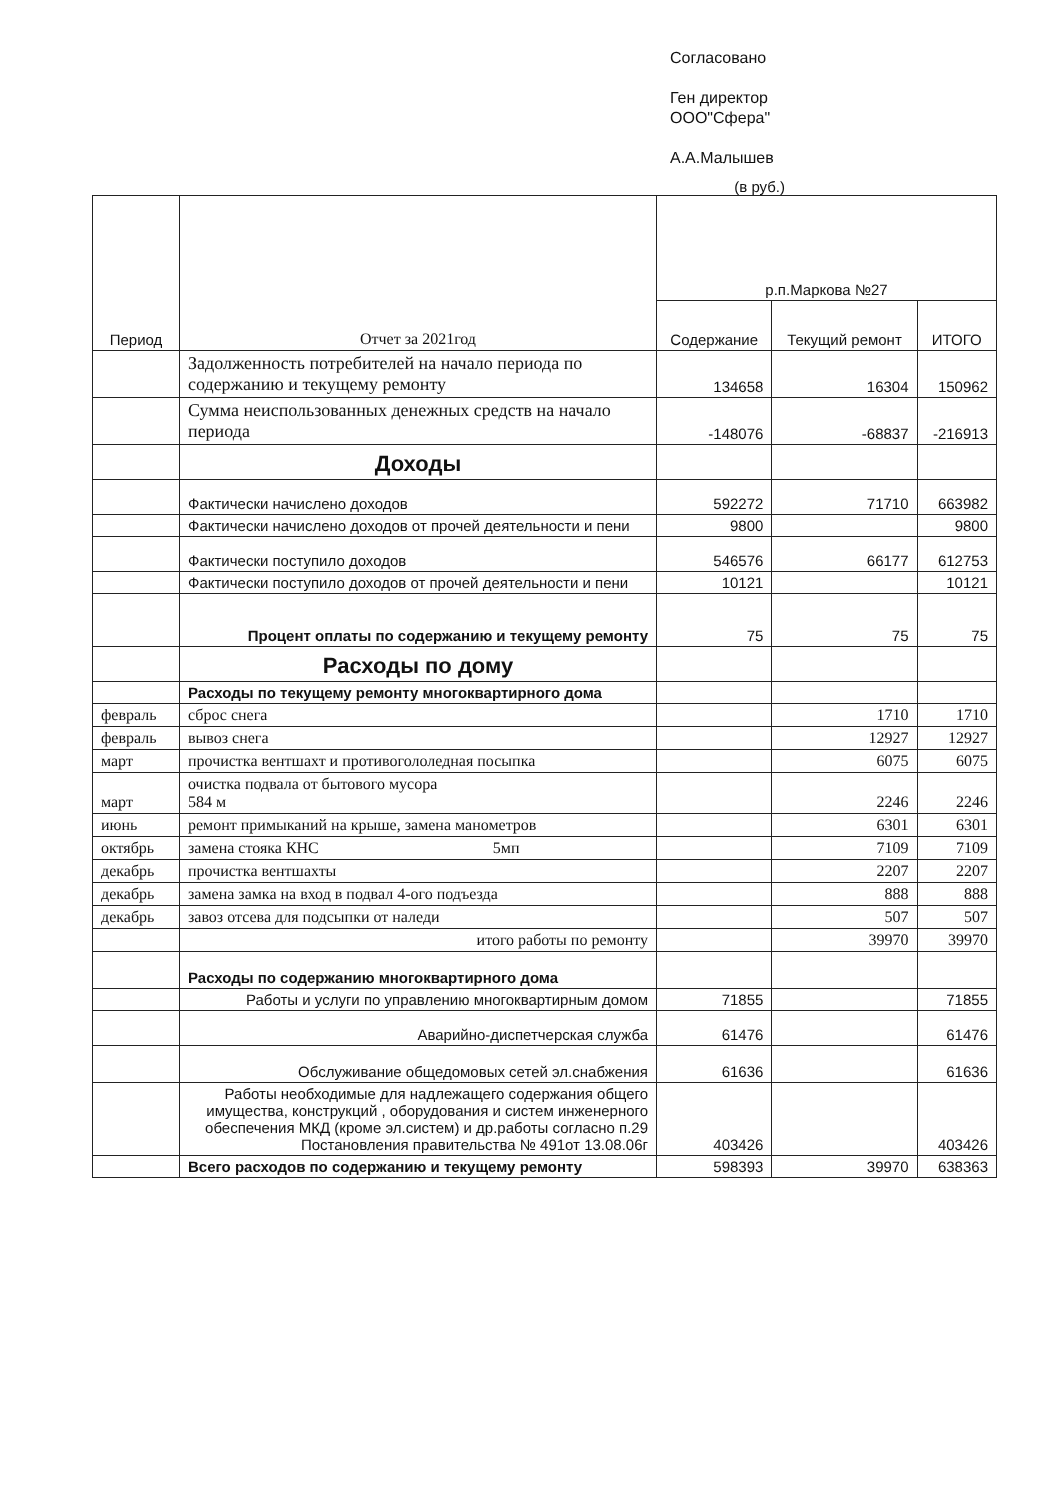Согласовано
Ген директор
ООО"Сфера"
А.А.Малышев
(в руб.)
| Период | Отчет за 2021год | р.п.Маркова №27 | | |
| --- | --- | --- | --- | --- |
| | | Содержание | Текущий ремонт | ИТОГО |
| | Задолженность потребителей на начало периода по содержанию и текущему ремонту | 134658 | 16304 | 150962 |
| | Сумма неиспользованных денежных средств на начало периода | -148076 | -68837 | -216913 |
| | Доходы | | | |
| | Фактически начислено доходов | 592272 | 71710 | 663982 |
| | Фактически начислено доходов от прочей деятельности и пени | 9800 | | 9800 |
| | Фактически поступило доходов | 546576 | 66177 | 612753 |
| | Фактически поступило доходов от прочей деятельности и пени | 10121 | | 10121 |
| | Процент оплаты по содержанию и текущему ремонту | 75 | 75 | 75 |
| | Расходы по дому | | | |
| | Расходы по текущему ремонту многоквартирного дома | | | |
| февраль | сброс снега | | 1710 | 1710 |
| февраль | вывоз снега | | 12927 | 12927 |
| март | прочистка вентшахт и противогололедная посыпка | | 6075 | 6075 |
| март | очистка подвала от бытового мусора 584 м | | 2246 | 2246 |
| июнь | ремонт примыканий на крыше, замена манометров | | 6301 | 6301 |
| октябрь | замена стояка КНС 5мп | | 7109 | 7109 |
| декабрь | прочистка вентшахты | | 2207 | 2207 |
| декабрь | замена замка на вход в подвал 4-ого подъезда | | 888 | 888 |
| декабрь | завоз отсева для подсыпки от наледи | | 507 | 507 |
| | итого работы по ремонту | | 39970 | 39970 |
| | Расходы по содержанию многоквартирного дома | | | |
| | Работы и услуги по управлению многоквартирным домом | 71855 | | 71855 |
| | Аварийно-диспетчерская служба | 61476 | | 61476 |
| | Обслуживание общедомовых сетей эл.снабжения | 61636 | | 61636 |
| | Работы необходимые для надлежащего содержания общего имущества, конструкций , оборудования и систем инженерного обеспечения МКД (кроме эл.систем) и др.работы согласно п.29 Постановления правительства № 491от 13.08.06г | 403426 | | 403426 |
| | Всего расходов по содержанию и текущему ремонту | 598393 | 39970 | 638363 |